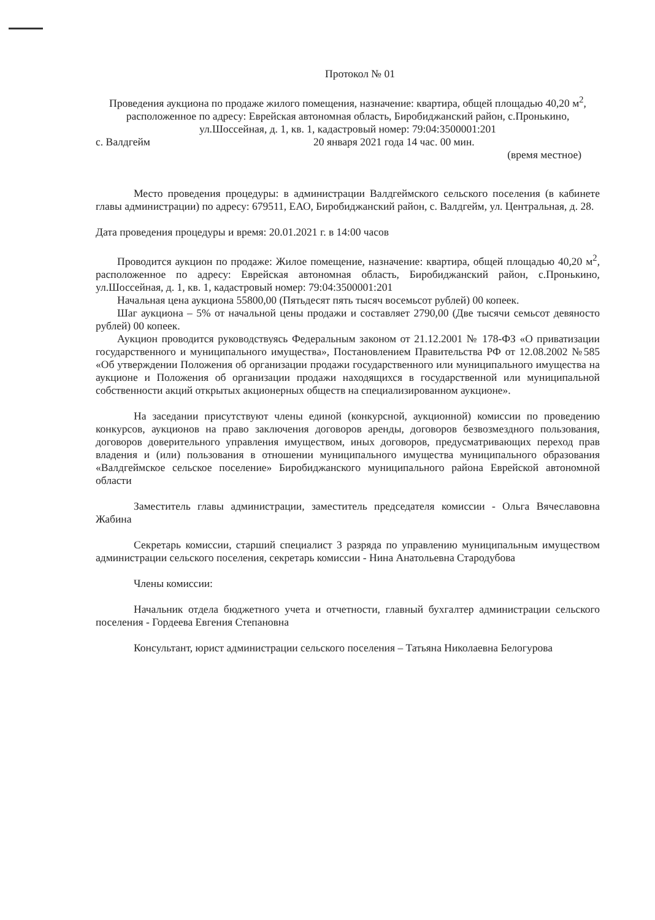Протокол № 01
Проведения аукциона по продаже жилого помещения, назначение: квартира, общей площадью 40,20 м<sup>2</sup>, расположенное по адресу: Еврейская автономная область, Биробиджанский район, с.Пронькино, ул.Шоссейная, д. 1, кв. 1, кадастровый номер: 79:04:3500001:201
с. Валдгейм 20 января 2021 года 14 час. 00 мин.
(время местное)
Место проведения процедуры: в администрации Валдгеймского сельского поселения (в кабинете главы администрации) по адресу: 679511, ЕАО, Биробиджанский район, с. Валдгейм, ул. Центральная, д. 28.
Дата проведения процедуры и время: 20.01.2021 г. в 14:00 часов
Проводится аукцион по продаже: Жилое помещение, назначение: квартира, общей площадью 40,20 м<sup>2</sup>, расположенное по адресу: Еврейская автономная область, Биробиджанский район, с.Пронькино, ул.Шоссейная, д. 1, кв. 1, кадастровый номер: 79:04:3500001:201
Начальная цена аукциона 55800,00 (Пятьдесят пять тысяч восемьсот рублей) 00 копеек.
Шаг аукциона – 5% от начальной цены продажи и составляет 2790,00 (Две тысячи семьсот девяносто рублей) 00 копеек.
Аукцион проводится руководствуясь Федеральным законом от 21.12.2001 № 178-ФЗ «О приватизации государственного и муниципального имущества», Постановлением Правительства РФ от 12.08.2002 №585 «Об утверждении Положения об организации продажи государственного или муниципального имущества на аукционе и Положения об организации продажи находящихся в государственной или муниципальной собственности акций открытых акционерных обществ на специализированном аукционе».
На заседании присутствуют члены единой (конкурсной, аукционной) комиссии по проведению конкурсов, аукционов на право заключения договоров аренды, договоров безвозмездного пользования, договоров доверительного управления имуществом, иных договоров, предусматривающих переход прав владения и (или) пользования в отношении муниципального имущества муниципального образования «Валдгеймское сельское поселение» Биробиджанского муниципального района Еврейской автономной области
Заместитель главы администрации, заместитель председателя комиссии - Ольга Вячеславовна Жабина
Секретарь комиссии, старший специалист 3 разряда по управлению муниципальным имуществом администрации сельского поселения, секретарь комиссии - Нина Анатольевна Стародубова
Члены комиссии:
Начальник отдела бюджетного учета и отчетности, главный бухгалтер администрации сельского поселения - Гордеева Евгения Степановна
Консультант, юрист администрации сельского поселения – Татьяна Николаевна Белогурова